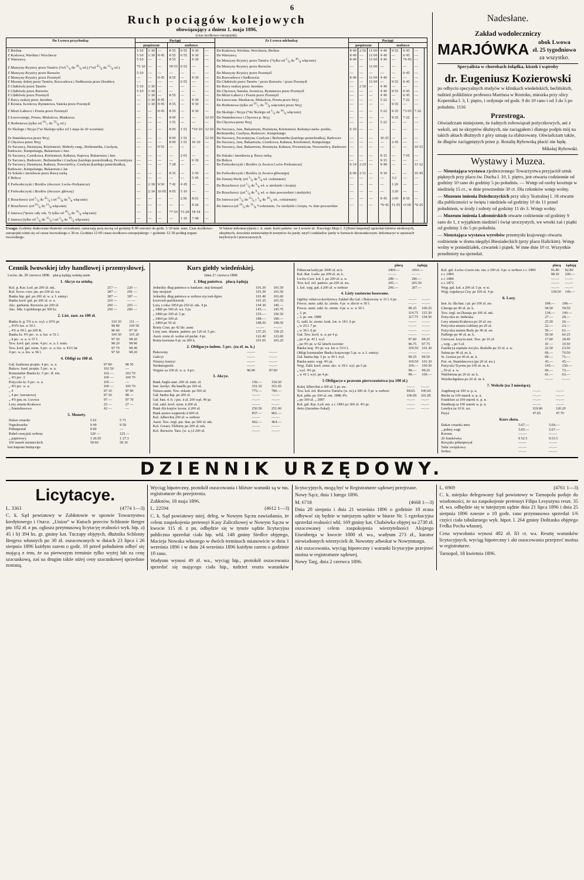6
Ruch pociągów kolejowych
obowiązujący z dniem 1. maja 1896.
(czas środkowo-europejski).
| Do Lwowa przychodzą: | Pociągi | | | | | | | Ze Lwowa odchodzą: | Pociągi | | | | | | | |
| --- | --- | --- | --- | --- | --- | --- | --- | --- | --- | --- | --- | --- | --- | --- | --- | --- |
| | pospieszne | | | osobowe | | | | | pospieszne | | | osobowe | | | | |
| Z Berlina | 5·10 | 1·30 | — | 8·55 | 6·55 | 9·30 | — | Do Krakowa, Wiednia, Wrocławia, Berlina | 8·40 | 2·50 | 11·00 | 4·40 | 9·55 | 6·45 | — | |
| Z Krakowa, Wiednia i Wrocławia | 5·10 | 1·30 | 8·45 | 8·55 | 6·55 | 9·30 | — | Do Warszawy | 8·40 | — | 11·00 | 4·40 | — | 6·45 | — | |
| Z Warszawy | 5·10 | — | — | 8·55 | — | 9·30 | — | Do Muszyny-Krynicy przez Tarnów (*tylko od 1/6 do 30/9 włącznie) | 8·40 | — | 11·00 | 4·40 | — | *6·45 | — | |
| Z Muszyny-Krynicy przez Tarnów (†od 1/6 do 30/9 wł.) (*od 25/6 do 15/9 wł.) | *5·10 | — | — | †8·55 | 6·55 | — | — | Do Muszyny-Krynicy przez Rzeszów | — | — | 11·00 | — | — | — | — | |
| Z Muszyny-Krynicy przez Rzeszów | 5·10 | — | — | — | — | — | — | Do Muszyny-Krynicy przez Przemyśl | — | — | — | — | — | 6·45 | — | |
| Z Muszyny-Krynicy przez Przemyśl | — | — | 8·45 | 8·55 | — | 9·30 | — | Do Rozwadowa i Nadbrzezia | 8·40 | — | 11·00 | 4·40 | — | — | — | |
| Z Mszany dolnej przez Tarnów, Rozwadowa i Nadbrzezia przez Dembicę | — | — | — | — | 6·55 | — | — | Do Chabówki przez Tarnów / przez Rzeszów / przez Przemyśl | — | — | 11·00 | — | 9·55 | 6·45 | — | |
| Z Chabówki przez Tarnów | 5·10 | 1·30 | — | — | — | — | — | Do Rawy ruskiej przez Jarosław | — | 2·50 | — | 4·40 | — | — | — | |
| Z Chabówki przez Rzeszów | 5·10 | 1·30 | — | — | — | — | — | Do Chyrowa, Sanoka, Iwonicza, Rymanowa przez Przemyśl | — | — | — | 4·40 | 9·55 | 6·45 | — | |
| Z Chabówki przez Przemyśl | — | 1·30 | — | 8·55 | — | — | — | Do Mezö-Laborcz i Pesztu przez Przemyśl | — | — | — | 4·40 | — | 6·45 | — | |
| Z Rawy ruskiej przez Jarosław | — | 1·30 | 8·45 | — | — | 9·30 | — | Do Ławoczne, Munkacza, Miskolcza, Pesztu przez Stryj | — | — | — | 5·22 | — | 7·22 | — | |
| Z Krosna, Iwonicza, Rymanowa, Sanoka przez Przemyśl | — | 1·30 | 8·45 | 8·55 | — | 9·30 | — | Do Hrebenowa (tylko od 10/7 do 31/8 włącznie) przez Stryj | — | — | — | — | 9·35 | — | — | |
| Z Mezö-Laborcz i Pesztu przez Przemyśl | — | — | 8·45 | 8·55 | — | 9·30 | — | Do Skolego i Stryja (*do Skolego od 1/6 do 30/9 włącznie) | — | — | — | 5·22 | 9·35 | *3·05 | 7·22 | |
| Z Ławocznego, Pesztu, Miskolcza, Munkacza | — | — | — | 8·00 | — | — | 12·10 | Do Stanisławowa i Chyrowa p. Stryj | — | — | — | — | 9·35 | 7·22 | — | |
| Z Hrebenowa (tylko od 10/7 do 31/8 wł.) | — | — | — | 1·51 | — | — | — | Do Chyrowa przez Stryj | — | — | — | 5·22 | — | — | — | |
| Ze Skolego i Stryja (*ze Skolego tylko od 1 maja do 30 września) | — | — | — | 8·00 | 1·51 | *10·10 | 12·10 | Do Suczawy, Jass, Bukaresztu, Husiatyna, Körösmezö, Kołomyi-nadw. przdm., Berhomethu, Czudyna, Radowiec, Kimpolungu | 6·10 | — | — | — | — | — | — | |
| Ze Stanisławowa przez Stryj | — | — | — | 8·00 | 1·51 | — | 12·10 | Do Suczawy, Peczeniżyna, Czudyna i Berhomethu (każdego poniedziałku), Radowiec | — | — | — | 10·25 | — | — | — | |
| Z Chyrowa przez Stryj | — | — | — | 8·00 | 1·51 | 10·10 | — | Do Suczawy, Jass, Bukaresztu, Czortkowa, Kałusza, Körösmezö, Kimpolungu | — | — | — | — | 2·45 | — | — | |
| Ze Suczawy, Husiatyna, Körösmezö, Słobody rung., Berhomethu, Czudyna, Radowiec, Kimpolungu, Bukaresztu i Jass | — | — | 9·55 | — | — | — | — | Do Suczawy, Jass, Bukaresztu, Husiatyna, Kałusza, Peczeniżyna, Nowosielicy, Radowiec | — | — | — | — | — | — | 10·15 | |
| Ze Suczawy, Czortkowa, Körösmezö, Kałusza, Sopowa, Bukaresztu i Jass | — | — | — | — | 2·01 | — | — | Do Sokala i Jarosławia p. Rawę ruską | — | — | — | 9·15 | — | 7·05 | — | |
| Ze Suczawy, Radowiec, Berhomethu i Czudyna (każdego poniedziałku), Peczeniżyna | — | — | — | — | — | 6·19 | — | Do Bełzca | — | — | — | 9·15 | — | — | — | |
| Ze Suczawy, Husiatyna, Kałusza, Nowosielicy, Czudyna (każdego poniedziałku), Radowiec, Kimpolungu, Bukaresztu i Jas | — | — | — | 7·28 | — | — | — | Do Podwołoczysk i Brodów (z dworca Lwów-Podzamcze) | 6·14 | 2·25 | — | 9·48 | — | — | 11·12 | |
| Ze Sokala i Jarosławia przez Rawę ruską | — | — | — | 8·15 | — | 5·45 | — | Do Podwołoczysk i Brodów (z dworca głównego) | 6·00 | 2·11 | — | 9·30 | — | — | 10·45 | |
| Z Bełzca | — | — | — | — | — | 5·45 | — | Do Zimnej-Wody (od 1/6 do 6/9 wł. codziennie) | — | — | — | — | 3·2 | — | — | |
| Z Podwołoczysk i Brodów (dworzec Lwów-Podzamcze) | — | 2·18 | 9·50 | 7·42 | 4·45 | — | — | Do Brzuchowic (od 1/6 do 6/9 wł. w niedziele i święta) | — | — | — | — | 1·20 | — | — | |
| Z Podwołoczysk i Brodów (dworzec główny) | — | 2·34 | 10·05 | 8·05 | 5·10 | — | — | Do Brzuchowic (od 1/6 do 6/9 wł. w dnie powszednie i niedziele) | — | — | — | — | 3·20 | — | — | |
| Z Brzuchowic (od 1/6 do 25/6 i od 15/8 do 6/9 włącznie) | — | — | — | — | 2.56 | 8.03 | — | Do Janowa (od 1/6 do 15/6 i 1/9 do 30/4 wł., codziennie) | — | — | — | 9·45 | 3·00 | 8·55 | — | |
| Z Brzuchowic (od 25/6 do 15/8 włącznie) | — | — | — | — | — | 8·26 | — | Do Janowa (od 16/6 do 31/8 *codziennie, †w niedziele i święta, •w dnie powszednie | — | — | — | *9·45 | †1·05 | •3·00 | *6·25 | |
| Z Janowa (*przez cały rok, †) tylko od 16/6 do 31/8 włącznie) | — | — | — | *7·50 | †5·28 | †8·54 | — | | | | | | | | | |
| Z Janowa (tylko od 1/6 do 15/6 i od 1/9 do 30/4 włącznie) | — | — | — | — | 1·10 | 7·48 | — | | | | | | | | | |
Uwaga: Godziny drukowane tłustemi czcionkami, oznaczają porę nocną od godziny 6·00 wieczór do godz. 5·59 min. rano. Czas środkowo-europejski różni się od czasu lwowskiego o 36 m. Godzina 12·00 czasu środkowo-europejskiego = godzinie 12·36 podług zegara lwowskiego.
W biurze informacyjnem c. k. austr. kolei państw. we Lwowie ul. Trzeciego Maja l. 3 (Hotel Imperial) sprzedaż biletów strefowych, okrężnych, dowolnie zestawialnych zeszytów do jazdy, taryf i rozkładów jazdy w formacie kieszonkowym. Informacye w sprawach taryfowych i przewozowych.
Nadesłane.
Zakład wodoleczniczy
MARJÓWKA obok Lwowa
zł. 25 tygodniowo
za wszystko.
Specyalista w chorobach żołądka, kiszek i wątroby
dr. Eugeniusz Kozierowski
po odbyciu specyalnych studyów w klinikach wiedeńskich, berlińskich, tudzież poliklinice profesora Martiusa w Rostoku, mieszka przy ulicy Kopernika l. 3, I. piętro, i ordynuje od godz. 9 do 10 rano i od 3 do 5 po południu. 1116
Przestroga.
Oświadczam niniejszem, że żadnych zobowiązań pożyczkowych, ani z weksli, ani ze skryptów dłużnych, nie zaciągałem i dlatego podpis mój na takich aktach dłużnych z góry uznaję za sfałszowany. Oświadczam także, że długów zaciągniętych przez p. Rozalię Rybowską płacić nie będę.
Mikołaj Rybowski.
Wystawy i Muzea.
— Nieustająca wystawa zjednoczonego Towarzystwa przyjaciół sztuk pięknych przy placu św. Ducha l. 10, I. piętro, jest otwarta codziennie od godziny 10 rano do godziny 5 po południu. — Wstęp od osoby kosztuje w niedzielę 15 ct., w dnie powszednie 30 ct. Dla członków wstęp wolny.
— Muzeum imienia Dzieduszyckich przy ulicy Teatralnej l. 18 otwarte dla publiczności w święta i niedziele od godziny 10 do 11 przed południem, w środy i soboty od godziny 11 do 3. Wstęp wolny.
— Muzeum imienia Lubomirskich otwarte codziennie od godziny 9 rano do 1, z wyjątkiem niedziel i świąt uroczystych, we wtorki zaś i piątki od godziny 3 do 5 po południu.
— Nieustająca wystawa wyrobów przemysłu krajowego otwarta codziennie w domu niegdyś Biesiadeckich (przy placu Halickim). Wstęp wolny w poniedziałek, czwartek i piątek. W inne dnie 10 ct. Wszystkie przedmioty na sprzedaż.
Cennik lwowskiej izby handlowej i przemysłowej.
Lwów, dn. 30 czerwca 1896. płacą żądają walutą austr.
1. Akcye za sztukę.
| Kol. g. Kar. Lud. po 200 zł. mk. | 217 — | 220 — |
| Kol. lwow.-czer.-jas. po 200 zł. wa. | 287 — | 291 — |
| Banku hip. gal. po 200 zł. w. a. I. emisyi | 387 — | 397 — |
| Banku kred. gal. po 200 zł. w. a. | 210 — | — — |
| Akc. garbarni, Rzeszów po 200 zł. | 200 — | 203 — |
| Akc. fabr. Lipińskiego po 500 kr. | 250 — | 260 — |
2. List. zast. za 100 zł.
| Banku h. g. 5% a.w. wyl. z 10% pr. | 110 30 | 111 — |
| „ 4½% los. w 50 l. | 99 80 | 100 50 |
| „ 4% w 60 l. po 200 K. | 96 60 | 97 30 |
| Banku kr. 4½ prc. w. a. los. w 51 l. | 100 50 | 101 20 |
| „ 4 prc. w. a. w 57 l. | 97 50 | 98 20 |
| Tow. kred. gal. ziem. 4 prc. w. a. I. emis. | 98 20 | 98 90 |
| Tow. kred. gal. ziem. 4 prc. w. a. los. w 41½ lat | 97 70 | 98 40 |
| 4 prc. w. a. los. w 56 l. | 97 50 | 98 20 |
4. Obligi za 100 zł.
| Gal. funduszu propin. 4 prc. w. a. | 97 80 | 98 50 |
| Bukow. fund. propin. 5 prc. w. a. | 102 50 | — |
| Komunalne Banku kr. 5 prc. II. em. | 102 — | 102 70 |
| „ 4½ prc. 3 | 100 — | 100 70 |
| Pożyczki kr. 6 prc. w. a. | 105 — | — |
| „ 4½ prc. w. a. | 100 — | 100 70 |
| „ 4 | 97 10 | 97 80 |
| „ 4 prc. koronowej | 97 30 | 98 — |
| „ 4% gm. m. Lwowa | 97 — | 97 70 |
| Losy miasta Krakowa | 25 — | 27 — |
| „ Stanisławowa | 42 — | — |
5. Monety.
| Dukat cesarski | 5 61 | 5 71 |
| Napoleondor | 9 49 | 9 59 |
| Półimperiał | 9 60 | — |
| Rubel rossyjski srebrny | 120 — | 125 — |
| „ papierowy | 1 26.50 | 1 27.3 |
| 100 marek niemieckich | 58 60 | 59 10 |
bez kuponu bieżącego
Kurs giełdy wiedeńskiej.
Dnia 27 czerwca 1896
1. Dług państwa. płacą żądają
| Jednolity dług państwa w banknot. maj-listopad | 101.30 | 101.50 |
| luty-sierpień | 101.30 | 101.50 |
| Jednolity dług państwa w srebrze styczeń-lipiec | 101.40 | 101.60 |
| kwiecień-październik | 101.35 | 101.55 |
| Losy z roku 1854 po 250 zł. mk. 4 pr. | 144 30 | 146 — |
| „ 1860 po 500 zł. wa. 5 pr. | 145.— | 145.75 |
| „ 1860 po 100 zł. 5 pr. | 155.— | 156 50 |
| „ 1864 po 100 zł. | 189.— | 190.— |
| „ 1864 po 50 zł. | 188.50 | 198.50 |
| Renty Com. po 42 litr. austr. | —.— | —.— |
| Listy zast. domen. państw. po 120 zł. 5 prc. | 157.25 | 158 25 |
| Austr. renta zł. wolna od podat. 4 pr. | 122.40 | 123.60 |
| Renta koronna 4 pr. za 200 k. | 101 05 | 101.25 |
2. Obligacye indem. 5 prc. (za zł. m. k.)
| Bukowiny | —.— | —.— |
| Galicyi | —.— | —.— |
| Niższej Austryi | —.— | —.— |
| Siedmiogrodu | —.— | —.— |
| Węgier za 100 zł. w. a. 4 prc. | 96.90 | 97.90 |
3. Akcye.
| Bank Anglo aust. 200 zł. emit. zł. | 156.— | 156.50 |
| Inst. kredyt. dla handlu po 160 zł. | 351.10 | 351 65 |
| Niższo-austr. Tow. eskont. po 500 zł. | 775.— | 780.— |
| Gal. banku hip. po 200 zł. | —.— | —.— |
| Gal. ban. d. h. i prz. á zł. 200 wpl. 40 pr. | —.— | —.— |
| Gal. zakł. kred. ziem. á 200 zł. | —.— | —.— |
| Bank dla krajów koron. á 200 zł. | 250.50 | 251.00 |
| Bank austro-węgierski á 600 zł. | 957.— | 961.— |
| Kol. Albrechta 200 zł. w srebrze | —.— | —.— |
| Austr. Tow. żegl. par. dun. po 500 zł. mk. | 462.— | 464.— |
| Kol. Cesarz. Elżbiety po 200 zł. mk. | —.— | —.— |
| Kol. Rzeszów Tarn. (w. a.) á 200 zł. | —.— | —.— |
| | płacą | żądają |
| --- | --- | --- |
| Północna kolej po 1000 zł. m k. | 3400.— | 3410.— |
| Kol. Kar. Ludw. po 209 zł. m. k. | —.— | — — |
| Lwów-Czer. kol. I. po 200 zł. a. w. | 289 — | 290.— |
| Tow. kol. żel. państw. po 200 zł. aw. | 205.— | 205.50 |
| I. kol. węg. gal. á 200 zł. w srebrze | 206.— | 207.— |
4. Listy zastawne losowane.
| Ogólny rolniczo-kredytowy Zakład dla Gal. i Bukowiny w 15 l. 6 pr. | —.— | —.— |
| Powsz. austr. zakł. kr. ziems. 4 pr. w złocie w 50 l. | —.— | —.— |
| Powsz. austr. zakł. kr. ziems. 4 pr. a. w. w 50 l. | 99.25 | 100.25 |
| „ 3. pr. | 114.75 | 115.50 |
| „ 3. pr. em. 1889 | 117.75 | 118.50 |
| G. zakł. kr. ziems. krak. los. w 18 l. 6 pr. | —.— | —.— |
| „ w 20 l. 7 pr. | —.— | —.— |
| „ w 36 l. 6 pr. | —.— | —.— |
| Gal. Tow. kred. w. a. po 4 p. | —.— | —.— |
| „ po 4 pr. 41 l. wyl. | 97.60 | 98.25 |
| „ po 4½ pr. w 62 latach zwrotne | 96.75 | 97.75 |
| Banku kraj. 4½ pr. wa. los w 51½ l. | 100.50 | 101.30 |
| Obligi komunalne Banku krajowego 5 pr. w. a. I. emisyi | —.— | —.— |
| Gal. banku hip. 5 pr. w 40 l. wyl. | 99.25 | 99.50 |
| Banku austr. węg. 4½ pr. | 100.50 | 101.30 |
| Węg. Zakł. kred. ziem. akc. w 39 l. wyl. po 5 pr. | 100.— | 100.50 |
| „ wyl. 4½ pr. | 99.— | 99.25 |
| „ w 41 l. wyl. po 4 pr. | 99.— | 100.— |
5 Obligacye z prawem pierwszeństwa (za 100 zł.)
| Kolej Albrechta a 300 zł. 5 pr. aw. | —.— | —.— |
| Tow. kol. żel. Rzeszów-Tarnów (w. ex) a 300 zł. 5 pr. w srebrze | 99.65 | 100.65 |
| Kol. półn. po 100 zł. em. 1886 4% | 100.85 | 101.85 |
| „ po 100 zł. „ 1887 | —.— | —.— |
| Kol. gal. Kar. Lud. em. z r. 1881 po 300 zł. 4½ pr. | —.— | —.— |
| detto (Jarosław-Sokal) | —.— | —.— |
| | płacą | żądają |
| --- | --- | --- |
| Kol. gal. Lwów-Czern-Jas. em. a 300 zł. 4 pr. w srebrze z r. 1884 | 91.80 | 92.80 |
| z r. 1884 | 99.10 | 100.— |
| z r. 1886 | —.— | —.— |
| z r. 1872 | —.— | —.— |
| Węg. gal. kol. a 200 zł. 5 pr. w sr. | —.— | —.— |
| Węg. regulacya Cisy po 100 zł. 4 pr. | 139.50 | 140.— |
6. Losy.
| Inst. kr. dla han. i pr. po 100 zł. aw. | 198.— | 199.— |
| Clarego po 40 zł. m. k. | 58.50 | 59.50 |
| Tow. żegl. na Dunaju po 100 zł. mk. | 138.— | 140.— |
| Pożyczka m. Insbruku | 27.— | 28.— |
| Losy miasta Krakowa po 20 zł. aw. | 25.50 | 26.— |
| Pożyczka miasta Lublany po 20 zł. | 22.— | 23.— |
| Pożyczka miasta Budy po 40 zł. aw | 59.— | 61.— |
| Palfiego po 40 zł. m. k. | 59.50 | 60 25 |
| Czerwon. krzyża aust. Tow. po 10 zł. | 17.60 | 18.40 |
| „ węg. „ po 5 zł. | 10 — | 10.50 |
| Fundacya szpitala Arcyks. Rudolfa po 10 zł. a. w. | 22.50 | 23.50 |
| Salma po 40 zł. m. k. | 69.— | 70.50 |
| St. Genois po 40 zł. m. k. | 69.— | 71.— |
| Poż. m. Stanisławowa (po 20 zł. aw.) | 43.— | 45.— |
| Pożyczki Tryestu po 100 zł. m. k. | 145.— | 150.— |
| „ 50 zł. a. w. | 69.— | 73.— |
| Waldsteina po 20 zł. m. k. | 61.— | 63.— |
| Windischgrätza po 20 zł. m. k. | —.— | —.— |
7. Weksle (za 3 miesiące).
| Augsburg za 100 w. p. n. | —.— | —.— |
| Berlin za 100 marek w. p. n. | —.— | —.— |
| Frankfurt za 100 marek w. p. n. | —.— | —.— |
| Hamburg za 100 marek w. p. n. | —.— | —.— |
| Londyn za 10 ft. szt. | 119.90 | 120.20 |
| Paryż | 47.65 | 47.70 |
Kurs złota.
| Dukat cesarski men. | 5.67.— | 5.69.— |
| „ pełnej wagi | 5.65.— | 5.67.— |
| Korona | —.— | —.— |
| 20-frankówka | 9 52 5 | 9.53 5 |
| Rosyjski półimperyał | —.— | —.— |
| Talar związkowy | —.— | —.— |
| Srebro | —.— | —.— |
DZIENNIK URZĘDOWY.
Licytacye.
L. 3363 (4774 1—3)
C. k. Sąd powiatowy w Zabłotowie w sprawie Towarzystwa kredytowego i Oszcz. „Union“ w Kutach przeciw Schlomie Berger pto 102 zł. z pn. ogłasza przymusową licytacyę realności wyk. hip. a) 45 i b) 394 ks. gr. gminy kat. Tuczapy objętych, dłużnika Schlomy Bergera własnych po 30 zł. oszacowanych w dniach 23 lipca i 26 sierpnia 1896 każdym razem o godz. 10 przed południem odbyć się mającą z tem, że na pierwszym terminie tylko wyżej lub za cenę szacunkową, zaś na drugim także niżej ceny szacunkowej sprzedane zostaną.
Wyciąg hipoteczny, protokół oszacowania i bliższe warunki są w tus. registraturze do przejrzenia.
Zabłotów, 18 maja 1896.
L. 22594 (4612 1—3)
C. k. Sąd powiatowy miej. deleg. w Nowym Sączu zawiadamia, że celem zaspokojenia pretensyi Kasy Zaliczkowej w Nowym Sączu w kwocie 115 zł. z pn. odbędzie się w tymże sądzie licytacyjna publiczna sprzedaż ciała hip. whl. 148 gminy Siedlce objętego, Macieja Nowaka własnego w dwóch terminach mianowicie w dniu 1 września 1896 i w dniu 24 września 1896 każdym razem o godzinie 10 rano.
Wadyum wynosi 49 zł. wa., wyciąg hip., protokół oszacowania sprzedać się mającego ciała hip., tudzież reszta warunków licytacyjnych, mogą być w Registraturze sądowej przejrzane.
Nowy Sącz, dnia 1 lutego 1896.
M. 6718 (4668 1—3)
Dnia 20 sierpnia i dnia 21 września 1896 o godzinie 10 zrana odbywać się będzie w tutejszym sądzie w biurze Nr. 5 egzekucyjna sprzedaż realności whl. 169 gminy kat. Chabówka objętej na 2730 zł. oszacowanej celem zaspokojenia wierzytelności Alojzego Eisenberga w kwocie 1000 zł. wa., wadyum 273 zł., kurator niewiadomych wierzycieli dr. Nowotny adwokat w Nowymtargu.
Akt oszacowania, wyciąg hipoteczny i warunki licytacyjne przejrzeć można w registraturze sądowej.
Nowy Targ, dnia 2 czerwca 1896.
L. 6969 (4761 1—3)
C. k. miejsko delegowany Sąd powiatowy w Tarnopolu podaje do wiadomości, że na zaspokojenie pretensyi Filipa Lesyszyna reszt. 35 zł. wa. odbędzie się w tutejszym sądzie dnia 21 lipca 1896 i dnia 25 sierpnia 1896 zawsze o 10 godz. rano przymusowa sprzedaż 1/6 części ciała tabularnego wyk. hipot. l. 264 gminy Dołżanka objętego Fedka Pocha własnej.
Cena wywołania wynosi 402 zł. 83 ct. wa. Resztę warunków licytacyjnych, wyciąg hipoteczny i akt oszacowania przejrzeć można w registraturze.
Tarnopol, 18 kwietnia 1896.